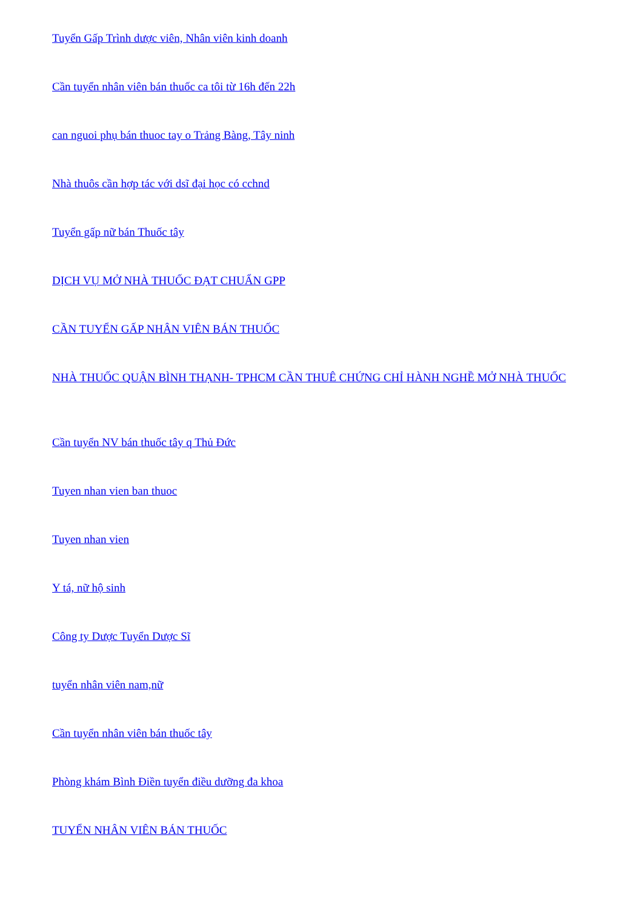Tuyển Gấp Trình dược viên, Nhân viên kinh doanh
Cần tuyển nhân viên bán thuốc ca tôi từ 16h đến 22h
can nguoi phụ bán thuoc tay o Trảng Bàng, Tây ninh
Nhà thuôs cần hợp tác với dsĩ đại học có cchnd
Tuyển gấp nữ bán Thuốc tây
DỊCH VỤ MỞ NHÀ THUỐC ĐẠT CHUẨN GPP
CẦN TUYỂN GẤP NHÂN VIÊN BÁN THUỐC
NHÀ THUỐC QUẬN BÌNH THẠNH- TPHCM CẦN THUÊ CHỨNG CHỈ HÀNH NGHỀ MỞ NHÀ THUỐC
Cần tuyển NV bán thuốc tây q Thủ Đức
Tuyen nhan vien ban thuoc
Tuyen nhan vien
Y tá, nữ hộ sinh
Công ty Dược Tuyển Dược Sĩ
tuyển nhân viên nam,nữ
Cần tuyển nhân viên bán thuốc tây
Phòng khám Bình Điền tuyển điều dưỡng đa khoa
TUYỂN NHÂN VIÊN BÁN THUỐC